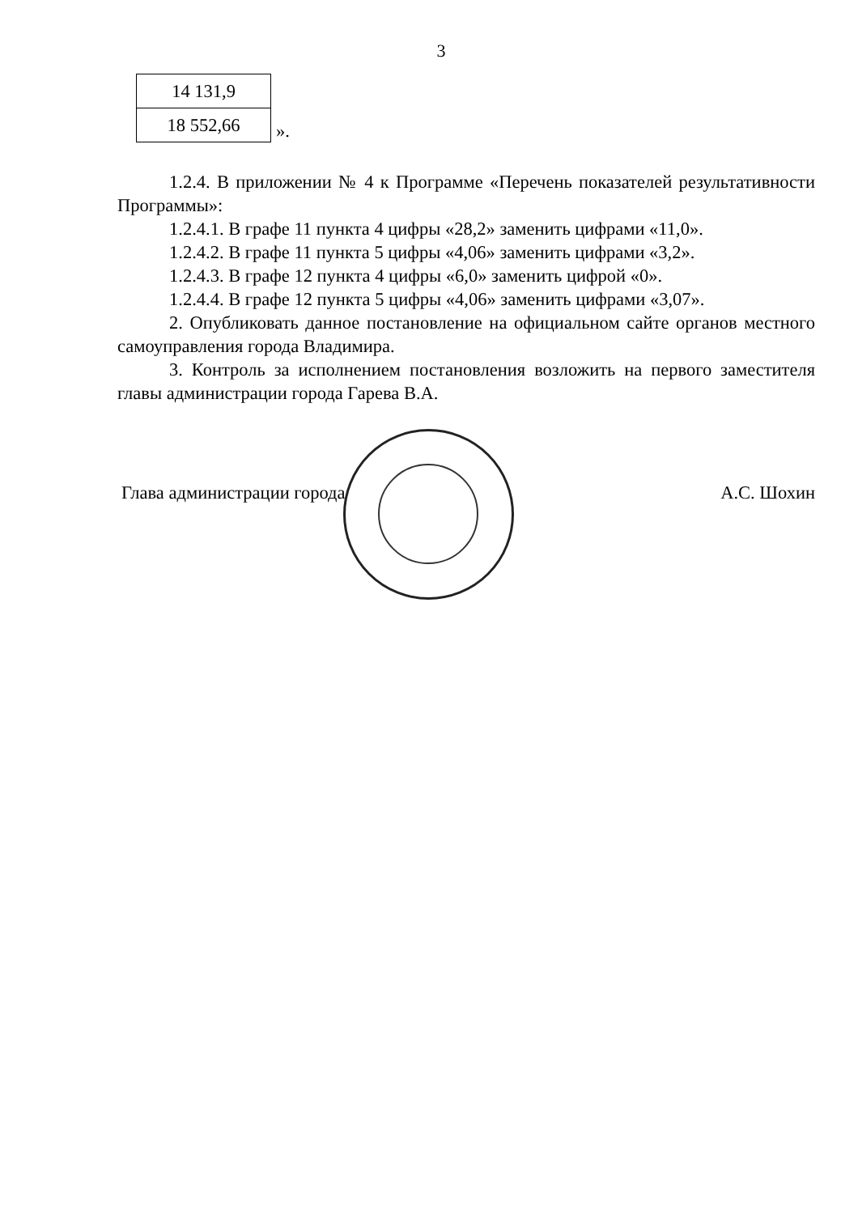3
| 14 131,9 |
| 18 552,66 |
».
1.2.4. В приложении № 4 к Программе «Перечень показателей результативности Программы»:
1.2.4.1. В графе 11 пункта 4 цифры «28,2» заменить цифрами «11,0».
1.2.4.2. В графе 11 пункта 5 цифры «4,06» заменить цифрами «3,2».
1.2.4.3. В графе 12 пункта 4 цифры «6,0» заменить цифрой «0».
1.2.4.4. В графе 12 пункта 5 цифры «4,06» заменить цифрами «3,07».
2. Опубликовать данное постановление на официальном сайте органов местного самоуправления города Владимира.
3. Контроль за исполнением постановления возложить на первого заместителя главы администрации города Гарева В.А.
Глава администрации города А.С. Шохин